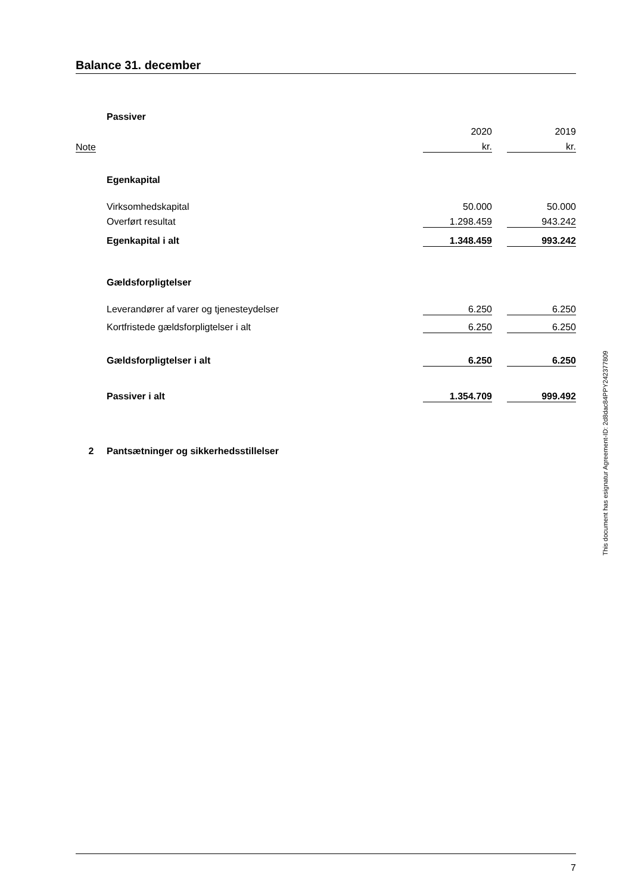Balance 31. december
| | Passiver | | | |
| | | 2020 | | 2019 |
| Note | | kr. | | kr. |
| | Egenkapital | | | |
| | Virksomhedskapital | 50.000 | | 50.000 |
| | Overført resultat | 1.298.459 | | 943.242 |
| | Egenkapital i alt | 1.348.459 | | 993.242 |
| | Gældsforpligtelser | | | |
| | Leverandører af varer og tjenesteydelser | 6.250 | | 6.250 |
| | Kortfristede gældsforpligtelser i alt | 6.250 | | 6.250 |
| | Gældsforpligtelser i alt | 6.250 | | 6.250 |
| | Passiver i alt | 1.354.709 | | 999.492 |
| 2 | Pantsætninger og sikkerhedsstillelser | | | |
This document has esignatur Agreement-ID: 2d8dac84PPY242377809
7